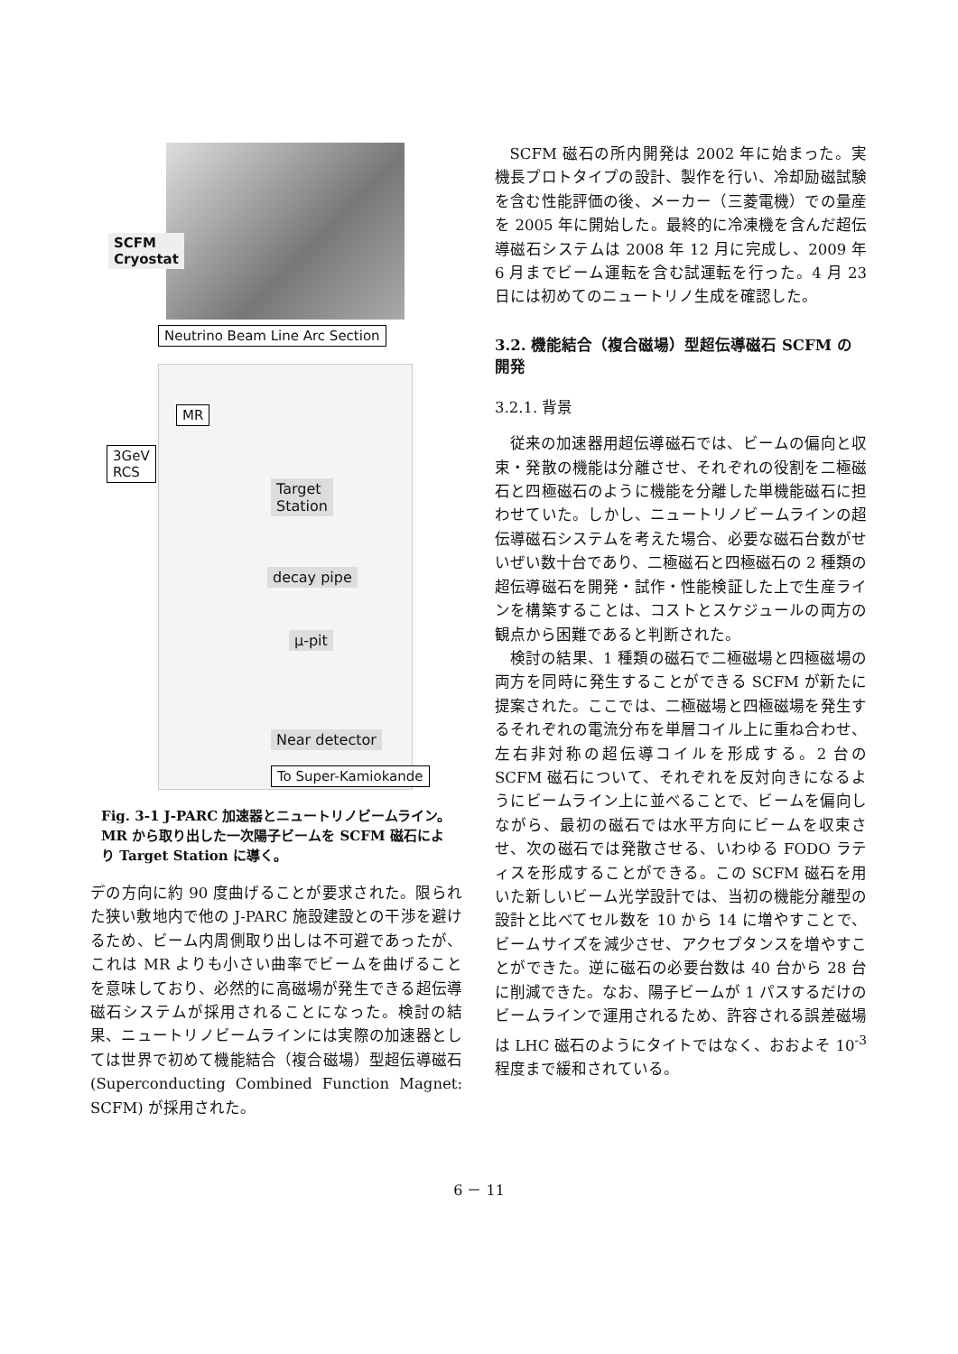SCFM
Cryostat
Neutrino Beam Line Arc Section
MR
3GeV
RCS
Target
Station
decay pipe
μ-pit
Near detector
To Super-Kamiokande
Fig. 3-1 J-PARC 加速器とニュートリノビームライン。MR から取り出した一次陽子ビームを SCFM 磁石により Target Station に導く。
デの方向に約 90 度曲げることが要求された。限られた狭い敷地内で他の J-PARC 施設建設との干渉を避けるため、ビーム内周側取り出しは不可避であったが、これは MR よりも小さい曲率でビームを曲げることを意味しており、必然的に高磁場が発生できる超伝導磁石システムが採用されることになった。検討の結果、ニュートリノビームラインには実際の加速器としては世界で初めて機能結合（複合磁場）型超伝導磁石 (Superconducting Combined Function Magnet: SCFM) が採用された。
SCFM 磁石の所内開発は 2002 年に始まった。実機長プロトタイプの設計、製作を行い、冷却励磁試験を含む性能評価の後、メーカー（三菱電機）での量産を 2005 年に開始した。最終的に冷凍機を含んだ超伝導磁石システムは 2008 年 12 月に完成し、2009 年 6 月までビーム運転を含む試運転を行った。4 月 23 日には初めてのニュートリノ生成を確認した。
3.2. 機能結合（複合磁場）型超伝導磁石 SCFM の開発
3.2.1. 背景
従来の加速器用超伝導磁石では、ビームの偏向と収束・発散の機能は分離させ、それぞれの役割を二極磁石と四極磁石のように機能を分離した単機能磁石に担わせていた。しかし、ニュートリノビームラインの超伝導磁石システムを考えた場合、必要な磁石台数がせいぜい数十台であり、二極磁石と四極磁石の 2 種類の超伝導磁石を開発・試作・性能検証した上で生産ラインを構築することは、コストとスケジュールの両方の観点から困難であると判断された。
検討の結果、1 種類の磁石で二極磁場と四極磁場の両方を同時に発生することができる SCFM が新たに提案された。ここでは、二極磁場と四極磁場を発生するそれぞれの電流分布を単層コイル上に重ね合わせ、左右非対称の超伝導コイルを形成する。2 台の SCFM 磁石について、それぞれを反対向きになるようにビームライン上に並べることで、ビームを偏向しながら、最初の磁石では水平方向にビームを収束させ、次の磁石では発散させる、いわゆる FODO ラティスを形成することができる。この SCFM 磁石を用いた新しいビーム光学設計では、当初の機能分離型の設計と比べてセル数を 10 から 14 に増やすことで、ビームサイズを減少させ、アクセプタンスを増やすことができた。逆に磁石の必要台数は 40 台から 28 台に削減できた。なお、陽子ビームが 1 パスするだけのビームラインで運用されるため、許容される誤差磁場は LHC 磁石のようにタイトではなく、おおよそ 10<sup>-3</sup> 程度まで緩和されている。
6 － 11